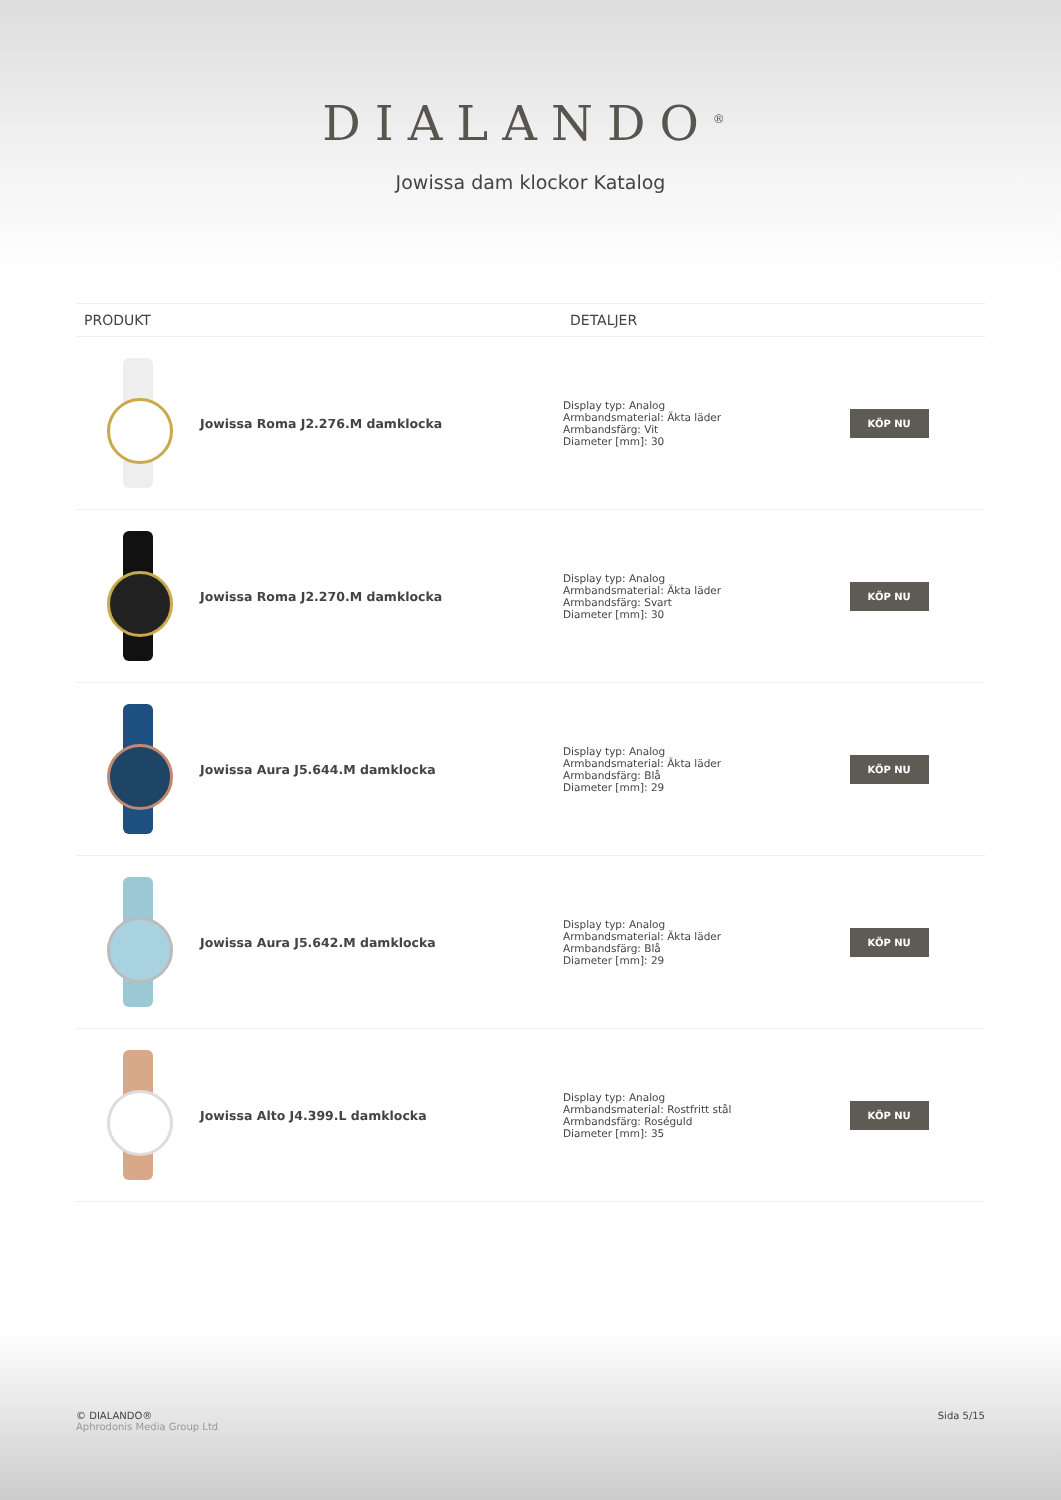DIALANDO<sup>®</sup>
Jowissa dam klockor Katalog
| PRODUKT | DETALJER | |
| --- | --- | --- |
| / / Jowissa Roma J2.276.M damklocka / | Display typ: Analog Armbandsmaterial: Äkta läder Armbandsfärg: Vit Diameter [mm]: 30 | KÖP NU |
| / / Jowissa Roma J2.270.M damklocka / | Display typ: Analog Armbandsmaterial: Äkta läder Armbandsfärg: Svart Diameter [mm]: 30 | KÖP NU |
| / / Jowissa Aura J5.644.M damklocka / | Display typ: Analog Armbandsmaterial: Äkta läder Armbandsfärg: Blå Diameter [mm]: 29 | KÖP NU |
| / / Jowissa Aura J5.642.M damklocka / | Display typ: Analog Armbandsmaterial: Äkta läder Armbandsfärg: Blå Diameter [mm]: 29 | KÖP NU |
| / / Jowissa Alto J4.399.L damklocka / | Display typ: Analog Armbandsmaterial: Rostfritt stål Armbandsfärg: Roséguld Diameter [mm]: 35 | KÖP NU |
© DIALANDO®
Aphrodonis Media Group Ltd
Sida 5/15